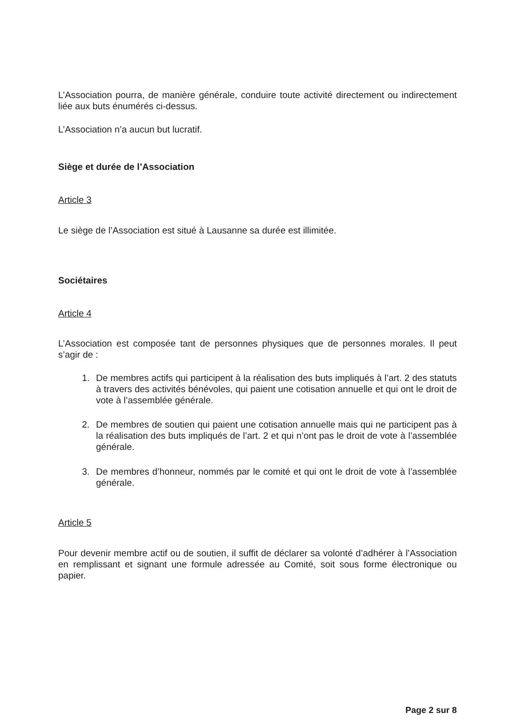L’Association pourra, de manière générale, conduire toute activité directement ou indirectement liée aux buts énumérés ci-dessus.
L’Association n’a aucun but lucratif.
Siège et durée de l’Association
Article 3
Le siège de l’Association est situé à Lausanne sa durée est illimitée.
Sociétaires
Article 4
L’Association est composée tant de personnes physiques que de personnes morales. Il peut s’agir de :
1. De membres actifs qui participent à la réalisation des buts impliqués à l’art. 2 des statuts à travers des activités bénévoles, qui paient une cotisation annuelle et qui ont le droit de vote à l’assemblée générale.
2. De membres de soutien qui paient une cotisation annuelle mais qui ne participent pas à la réalisation des buts impliqués de l’art. 2 et qui n’ont pas le droit de vote à l’assemblée générale.
3. De membres d’honneur, nommés par le comité et qui ont le droit de vote à l’assemblée générale.
Article 5
Pour devenir membre actif ou de soutien, il suffit de déclarer sa volonté d’adhérer à l’Association en remplissant et signant une formule adressée au Comité, soit sous forme électronique ou papier.
Page 2 sur 8